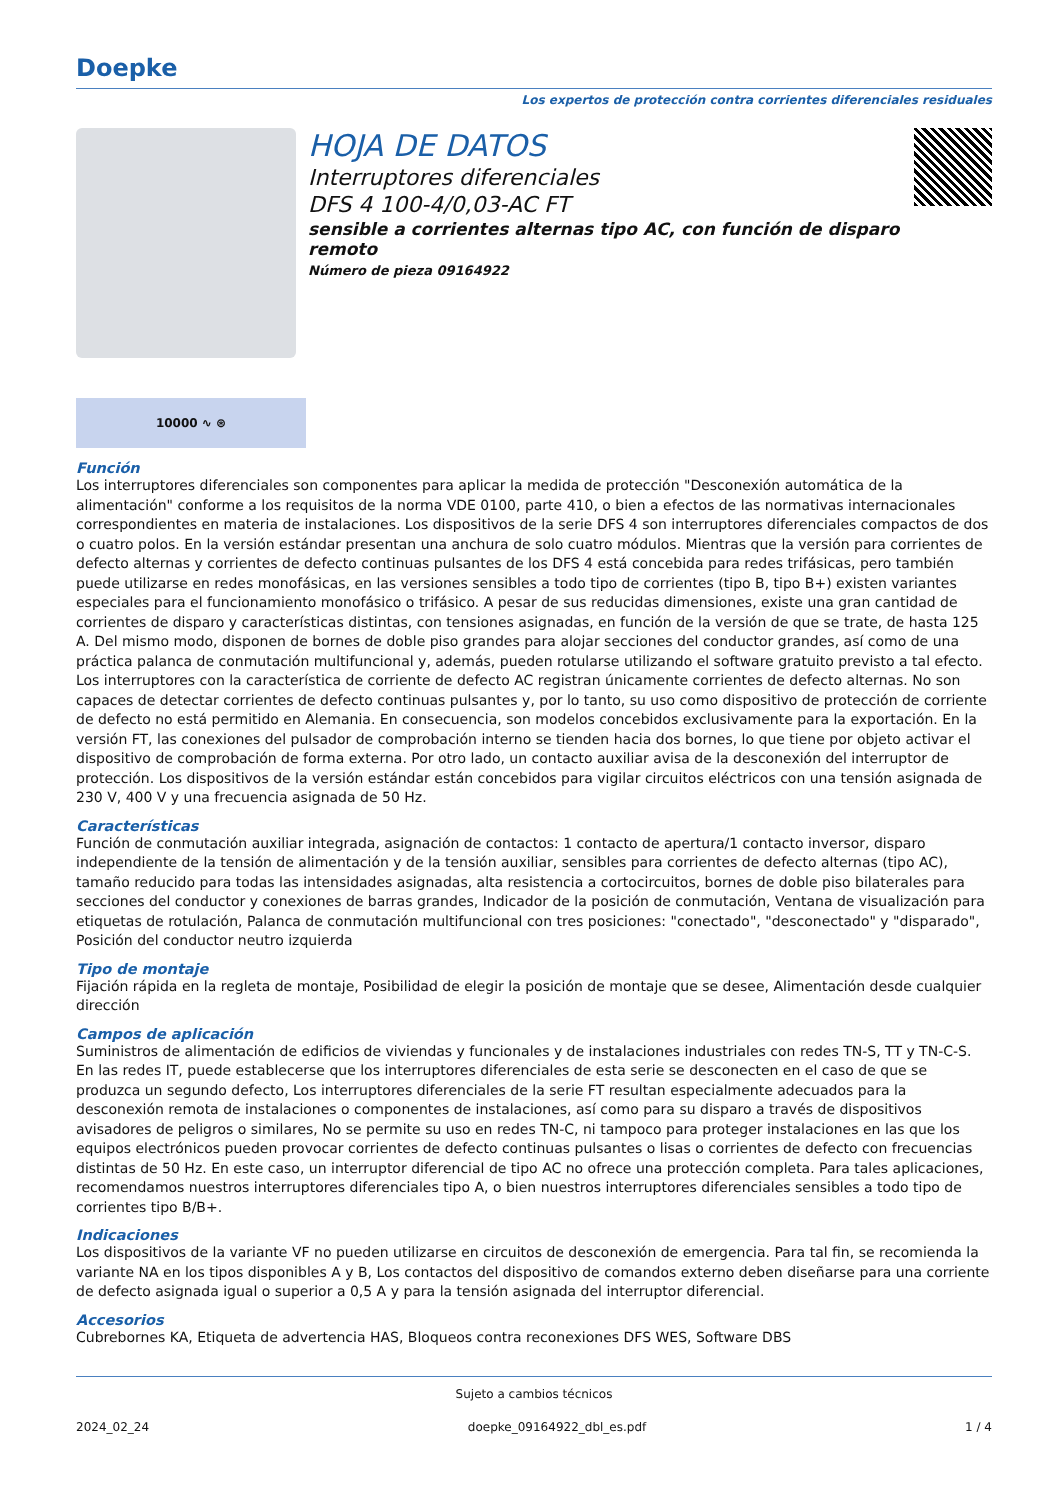Doepke
Los expertos de protección contra corrientes diferenciales residuales
HOJA DE DATOS
Interruptores diferenciales
DFS 4 100-4/0,03-AC FT
sensible a corrientes alternas tipo AC, con función de disparo remoto
Número de pieza 09164922
10000 ∿ ⊛
Función
Los interruptores diferenciales son componentes para aplicar la medida de protección "Desconexión automática de la alimentación" conforme a los requisitos de la norma VDE 0100, parte 410, o bien a efectos de las normativas internacionales correspondientes en materia de instalaciones. Los dispositivos de la serie DFS 4 son interruptores diferenciales compactos de dos o cuatro polos. En la versión estándar presentan una anchura de solo cuatro módulos. Mientras que la versión para corrientes de defecto alternas y corrientes de defecto continuas pulsantes de los DFS 4 está concebida para redes trifásicas, pero también puede utilizarse en redes monofásicas, en las versiones sensibles a todo tipo de corrientes (tipo B, tipo B+) existen variantes especiales para el funcionamiento monofásico o trifásico. A pesar de sus reducidas dimensiones, existe una gran cantidad de corrientes de disparo y características distintas, con tensiones asignadas, en función de la versión de que se trate, de hasta 125 A. Del mismo modo, disponen de bornes de doble piso grandes para alojar secciones del conductor grandes, así como de una práctica palanca de conmutación multifuncional y, además, pueden rotularse utilizando el software gratuito previsto a tal efecto. Los interruptores con la característica de corriente de defecto AC registran únicamente corrientes de defecto alternas. No son capaces de detectar corrientes de defecto continuas pulsantes y, por lo tanto, su uso como dispositivo de protección de corriente de defecto no está permitido en Alemania. En consecuencia, son modelos concebidos exclusivamente para la exportación. En la versión FT, las conexiones del pulsador de comprobación interno se tienden hacia dos bornes, lo que tiene por objeto activar el dispositivo de comprobación de forma externa. Por otro lado, un contacto auxiliar avisa de la desconexión del interruptor de protección. Los dispositivos de la versión estándar están concebidos para vigilar circuitos eléctricos con una tensión asignada de 230 V, 400 V y una frecuencia asignada de 50 Hz.
Características
Función de conmutación auxiliar integrada, asignación de contactos: 1 contacto de apertura/1 contacto inversor, disparo independiente de la tensión de alimentación y de la tensión auxiliar, sensibles para corrientes de defecto alternas (tipo AC), tamaño reducido para todas las intensidades asignadas, alta resistencia a cortocircuitos, bornes de doble piso bilaterales para secciones del conductor y conexiones de barras grandes, Indicador de la posición de conmutación, Ventana de visualización para etiquetas de rotulación, Palanca de conmutación multifuncional con tres posiciones: "conectado", "desconectado" y "disparado", Posición del conductor neutro izquierda
Tipo de montaje
Fijación rápida en la regleta de montaje, Posibilidad de elegir la posición de montaje que se desee, Alimentación desde cualquier dirección
Campos de aplicación
Suministros de alimentación de edificios de viviendas y funcionales y de instalaciones industriales con redes TN-S, TT y TN-C-S. En las redes IT, puede establecerse que los interruptores diferenciales de esta serie se desconecten en el caso de que se produzca un segundo defecto, Los interruptores diferenciales de la serie FT resultan especialmente adecuados para la desconexión remota de instalaciones o componentes de instalaciones, así como para su disparo a través de dispositivos avisadores de peligros o similares, No se permite su uso en redes TN-C, ni tampoco para proteger instalaciones en las que los equipos electrónicos pueden provocar corrientes de defecto continuas pulsantes o lisas o corrientes de defecto con frecuencias distintas de 50 Hz. En este caso, un interruptor diferencial de tipo AC no ofrece una protección completa. Para tales aplicaciones, recomendamos nuestros interruptores diferenciales tipo A, o bien nuestros interruptores diferenciales sensibles a todo tipo de corrientes tipo B/B+.
Indicaciones
Los dispositivos de la variante VF no pueden utilizarse en circuitos de desconexión de emergencia. Para tal fin, se recomienda la variante NA en los tipos disponibles A y B, Los contactos del dispositivo de comandos externo deben diseñarse para una corriente de defecto asignada igual o superior a 0,5 A y para la tensión asignada del interruptor diferencial.
Accesorios
Cubrebornes KA, Etiqueta de advertencia HAS, Bloqueos contra reconexiones DFS WES, Software DBS
Sujeto a cambios técnicos
2024_02_24 doepke_09164922_dbl_es.pdf 1 / 4